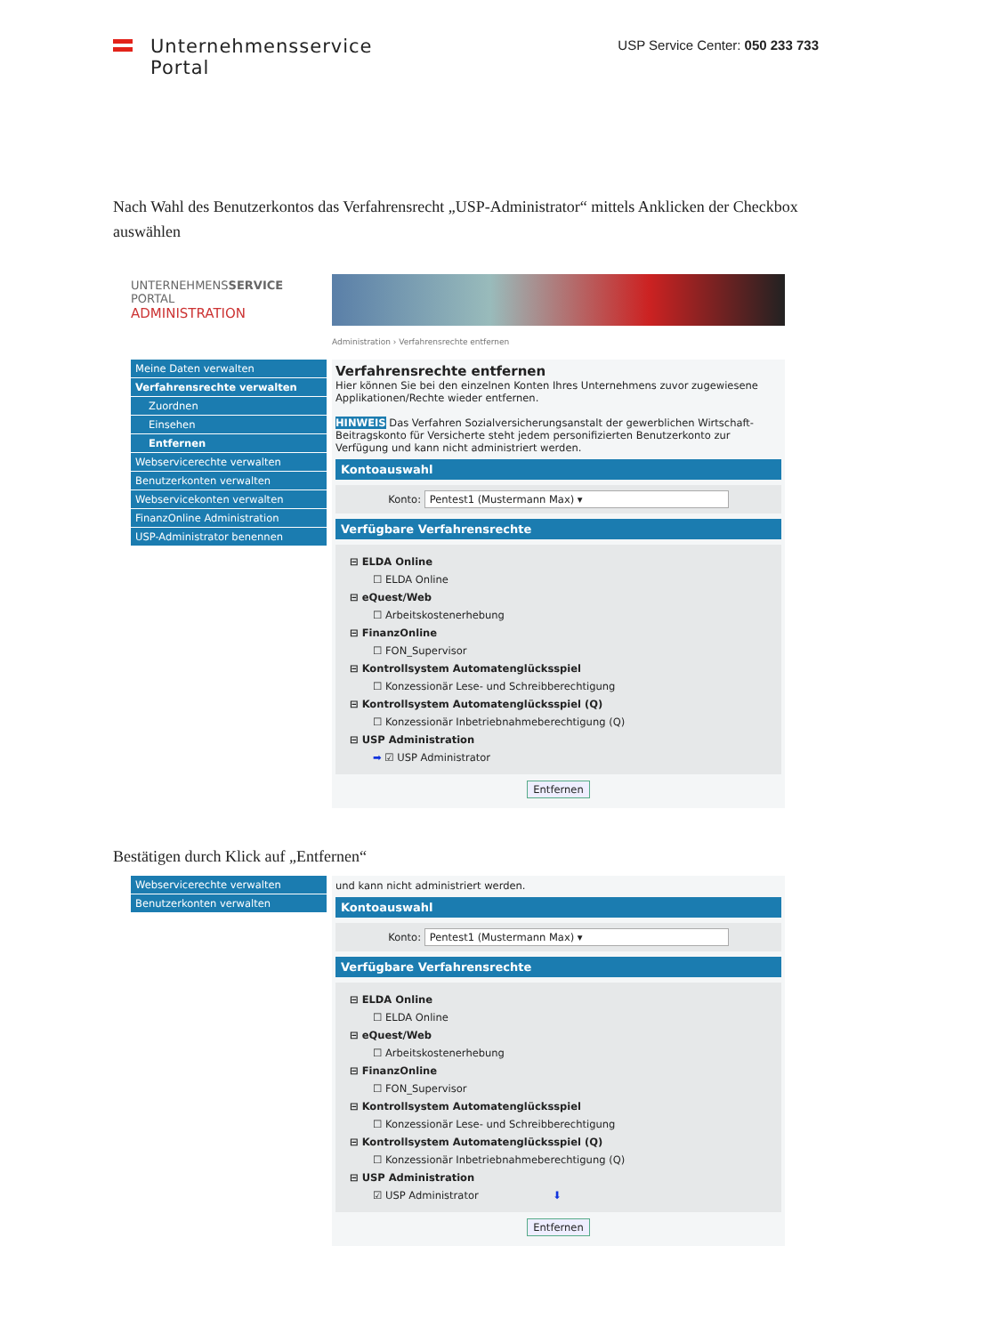Unternehmensservice
Portal
USP Service Center: 050 233 733
Nach Wahl des Benutzerkontos das Verfahrensrecht „USP-Administrator“ mittels Anklicken der Checkbox auswählen
UNTERNEHMENSSERVICE
PORTAL
ADMINISTRATION
Administration › Verfahrensrechte entfernen
Meine Daten verwalten
Verfahrensrechte verwalten
Zuordnen
Einsehen
Entfernen
Webservicerechte verwalten
Benutzerkonten verwalten
Webservicekonten verwalten
FinanzOnline Administration
USP-Administrator benennen
Verfahrensrechte entfernen
Hier können Sie bei den einzelnen Konten Ihres Unternehmens zuvor zugewiesene Applikationen/Rechte wieder entfernen.
HINWEIS Das Verfahren Sozialversicherungsanstalt der gewerblichen Wirtschaft-Beitragskonto für Versicherte steht jedem personifizierten Benutzerkonto zur Verfügung und kann nicht administriert werden.
Kontoauswahl
Konto: Pentest1 (Mustermann Max) ▾
Verfügbare Verfahrensrechte
⊟ ELDA Online
☐ ELDA Online
⊟ eQuest/Web
☐ Arbeitskostenerhebung
⊟ FinanzOnline
☐ FON_Supervisor
⊟ Kontrollsystem Automatenglücksspiel
☐ Konzessionär Lese- und Schreibberechtigung
⊟ Kontrollsystem Automatenglücksspiel (Q)
☐ Konzessionär Inbetriebnahmeberechtigung (Q)
⊟ USP Administration
➡ ☑ USP Administrator
Entfernen
Bestätigen durch Klick auf „Entfernen“
Webservicerechte verwalten
Benutzerkonten verwalten
und kann nicht administriert werden.
Kontoauswahl
Konto: Pentest1 (Mustermann Max) ▾
Verfügbare Verfahrensrechte
⊟ ELDA Online
☐ ELDA Online
⊟ eQuest/Web
☐ Arbeitskostenerhebung
⊟ FinanzOnline
☐ FON_Supervisor
⊟ Kontrollsystem Automatenglücksspiel
☐ Konzessionär Lese- und Schreibberechtigung
⊟ Kontrollsystem Automatenglücksspiel (Q)
☐ Konzessionär Inbetriebnahmeberechtigung (Q)
⊟ USP Administration
☑ USP Administrator ⬇
Entfernen